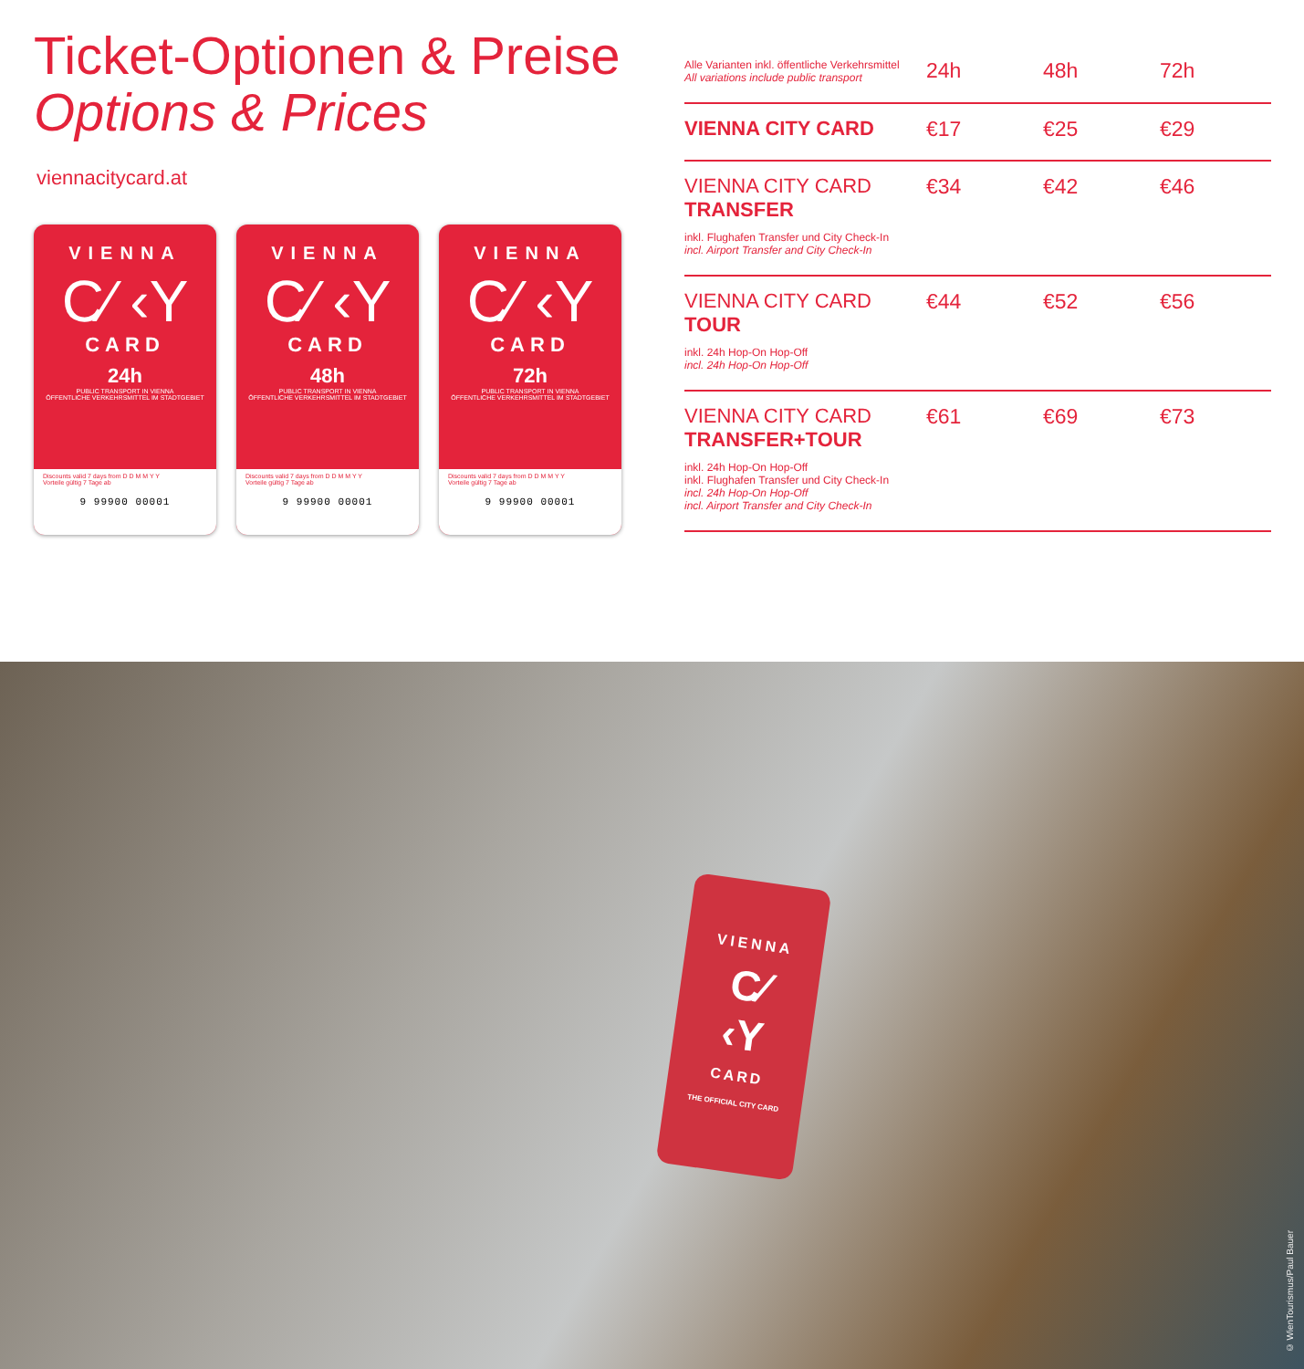Ticket-Optionen & Preise
Options & Prices
viennacitycard.at
VIENNA
C⁄ ‹Y
CARD
24h
PUBLIC TRANSPORT IN VIENNA
ÖFFENTLICHE VERKEHRSMITTEL IM STADTGEBIET
Discounts valid 7 days from D D M M Y Y
Vorteile gültig 7 Tage ab
9 99900 00001
VIENNA
C⁄ ‹Y
CARD
48h
PUBLIC TRANSPORT IN VIENNA
ÖFFENTLICHE VERKEHRSMITTEL IM STADTGEBIET
Discounts valid 7 days from D D M M Y Y
Vorteile gültig 7 Tage ab
9 99900 00001
VIENNA
C⁄ ‹Y
CARD
72h
PUBLIC TRANSPORT IN VIENNA
ÖFFENTLICHE VERKEHRSMITTEL IM STADTGEBIET
Discounts valid 7 days from D D M M Y Y
Vorteile gültig 7 Tage ab
9 99900 00001
| Alle Varianten inkl. öffentliche Verkehrsmittel All variations include public transport | 24h | 48h | 72h |
| --- | --- | --- | --- |
| VIENNA CITY CARD | €17 | €25 | €29 |
| VIENNA CITY CARD TRANSFER inkl. Flughafen Transfer und City Check-In incl. Airport Transfer and City Check-In | €34 | €42 | €46 |
| VIENNA CITY CARD TOUR inkl. 24h Hop-On Hop-Off incl. 24h Hop-On Hop-Off | €44 | €52 | €56 |
| VIENNA CITY CARD TRANSFER+TOUR inkl. 24h Hop-On Hop-Off inkl. Flughafen Transfer und City Check-In incl. 24h Hop-On Hop-Off incl. Airport Transfer and City Check-In | €61 | €69 | €73 |
VIENNA
C⁄
‹Y
CARD
THE OFFICIAL CITY CARD
© WienTourismus/Paul Bauer